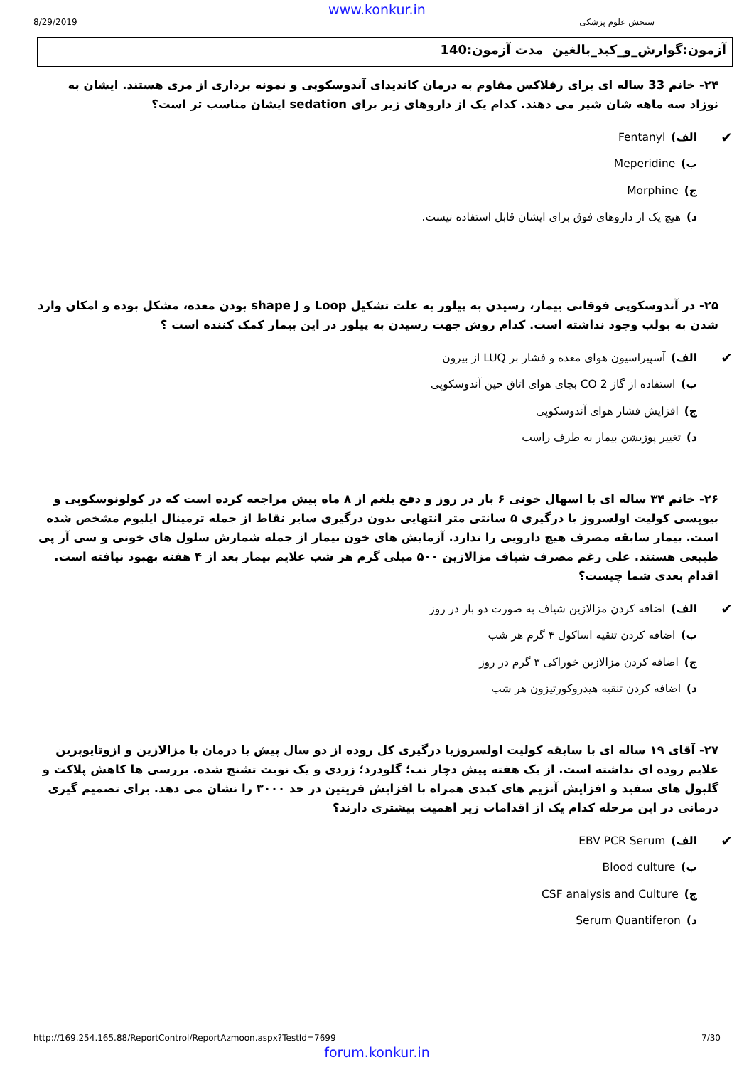www.konkur.in
8/29/2019 سنجش علوم پزشکی
آزمون:گوارش_و_کبد_بالغین مدت آزمون:140
۲۴- خانم 33 ساله ای برای رفلاکس مقاوم به درمان کاندیدای آندوسکوپی و نمونه برداری از مری هستند. ایشان به نوزاد سه ماهه شان شیر می دهند. کدام یک از داروهای زیر برای sedation ایشان مناسب تر است؟
✔ الف) Fentanyl
ب) Meperidine
ج) Morphine
د) هیچ یک از داروهای فوق برای ایشان قابل استفاده نیست.
۲۵- در آندوسکوپی فوقانی بیمار، رسیدن به پیلور به علت تشکیل Loop و shape J بودن معده، مشکل بوده و امکان وارد شدن به بولب وجود نداشته است. کدام روش جهت رسیدن به پیلور در این بیمار کمک کننده است ؟
✔ الف) آسپیراسیون هوای معده و فشار بر LUQ از بیرون
ب) استفاده از گاز CO 2 بجای هوای اتاق حین آندوسکوپی
ج) افزایش فشار هوای آندوسکوپی
د) تغییر پوزیشن بیمار به طرف راست
۲۶- خانم ۳۴ ساله ای با اسهال خونی ۶ بار در روز و دفع بلغم از ۸ ماه پیش مراجعه کرده است که در کولونوسکوپی و بیوپسی کولیت اولسروز با درگیری ۵ سانتی متر انتهایی بدون درگیری سایر نقاط از جمله ترمینال ایلیوم مشخص شده است. بیمار سابقه مصرف هیچ دارویی را ندارد. آزمایش های خون بیمار از جمله شمارش سلول های خونی و سی آر پی طبیعی هستند. علی رغم مصرف شیاف مزالازین ۵۰۰ میلی گرم هر شب علایم بیمار بعد از ۴ هفته بهبود نیافته است. اقدام بعدی شما چیست؟
✔ الف) اضافه کردن مزالازین شیاف به صورت دو بار در روز
ب) اضافه کردن تنقیه اساکول ۴ گرم هر شب
ج) اضافه کردن مزالازین خوراکی ۳ گرم در روز
د) اضافه کردن تنقیه هیدروکورتیزون هر شب
۲۷- آقای ۱۹ ساله ای با سابقه کولیت اولسروزبا درگیری کل روده از دو سال پیش با درمان با مزالازین و ازوتایوپرین علایم روده ای نداشته است. از یک هفته پیش دچار تب؛ گلودرد؛ زردی و یک نوبت تشنج شده. بررسی ها کاهش پلاکت و گلبول های سفید و افزایش آنزیم های کبدی همراه با افزایش فریتین در حد ۳۰۰۰ را نشان می دهد. برای تصمیم گیری درمانی در این مرحله کدام یک از اقدامات زیر اهمیت بیشتری دارند؟
✔ الف) EBV PCR Serum
ب) Blood culture
ج) CSF analysis and Culture
د) Serum Quantiferon
http://169.254.165.88/ReportControl/ReportAzmoon.aspx?TestId=7699 7/30
forum.konkur.in